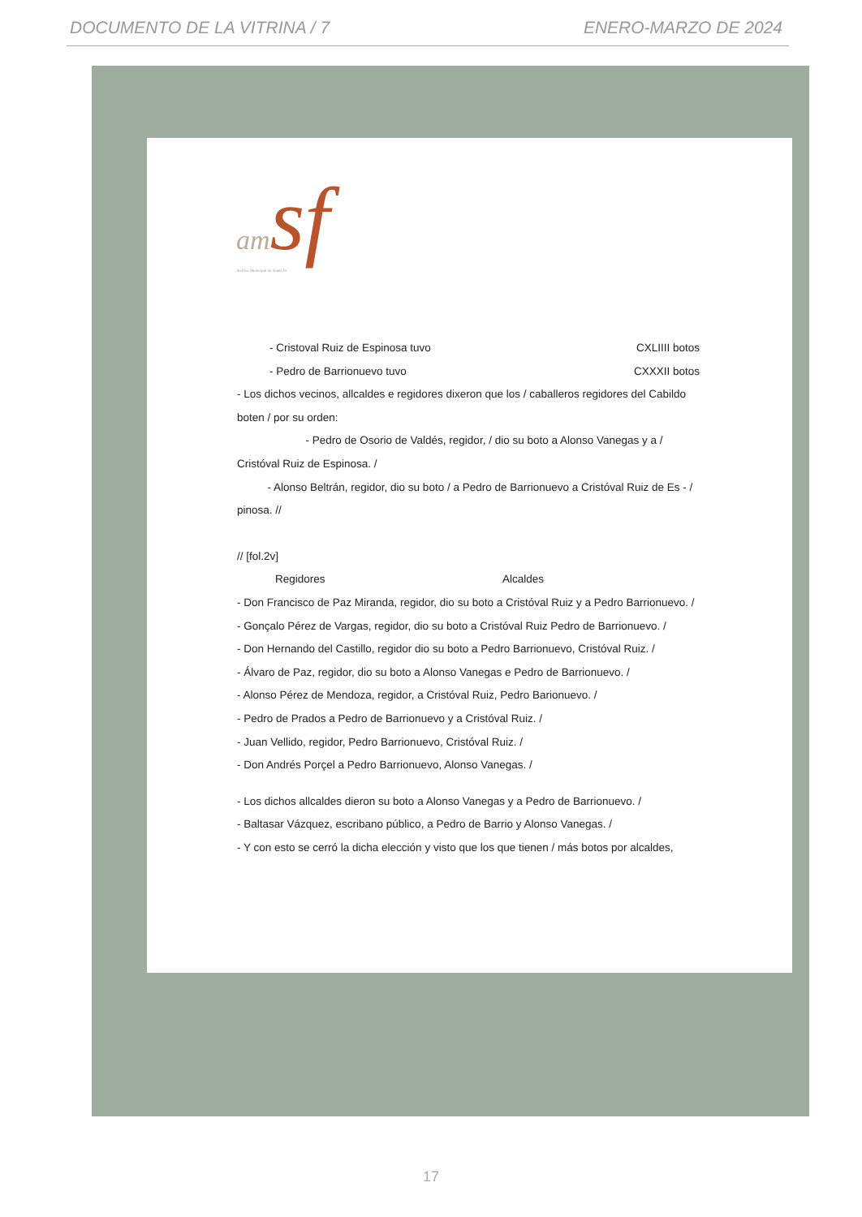DOCUMENTO DE LA VITRINA / 7 ENERO-MARZO DE 2024
am sf
Archivo Municipal de Santa Fe
- Cristoval Ruiz de Espinosa tuvo CXLIIII botos
- Pedro de Barrionuevo tuvo CXXXII botos
- Los dichos vecinos, allcaldes e regidores dixeron que los / caballeros regidores del Cabildo boten / por su orden:
- Pedro de Osorio de Valdés, regidor, / dio su boto a Alonso Vanegas y a / Cristóval Ruiz de Espinosa. /
- Alonso Beltrán, regidor, dio su boto / a Pedro de Barrionuevo a Cristóval Ruiz de Es - / pinosa. //
// [fol.2v]
Regidores Alcaldes
- Don Francisco de Paz Miranda, regidor, dio su boto a Cristóval Ruiz y a Pedro Barrionuevo. /
- Gonçalo Pérez de Vargas, regidor, dio su boto a Cristóval Ruiz Pedro de Barrionuevo. /
- Don Hernando del Castillo, regidor dio su boto a Pedro Barrionuevo, Cristóval Ruiz. /
- Álvaro de Paz, regidor, dio su boto a Alonso Vanegas e Pedro de Barrionuevo. /
- Alonso Pérez de Mendoza, regidor, a Cristóval Ruiz, Pedro Barionuevo. /
- Pedro de Prados a Pedro de Barrionuevo y a Cristóval Ruiz. /
- Juan Vellido, regidor, Pedro Barrionuevo, Cristóval Ruiz. /
- Don Andrés Porçel a Pedro Barrionuevo, Alonso Vanegas. /
- Los dichos allcaldes dieron su boto a Alonso Vanegas y a Pedro de Barrionuevo. /
- Baltasar Vázquez, escribano público, a Pedro de Barrio y Alonso Vanegas. /
- Y con esto se cerró la dicha elección y visto que los que tienen / más botos por alcaldes,
17